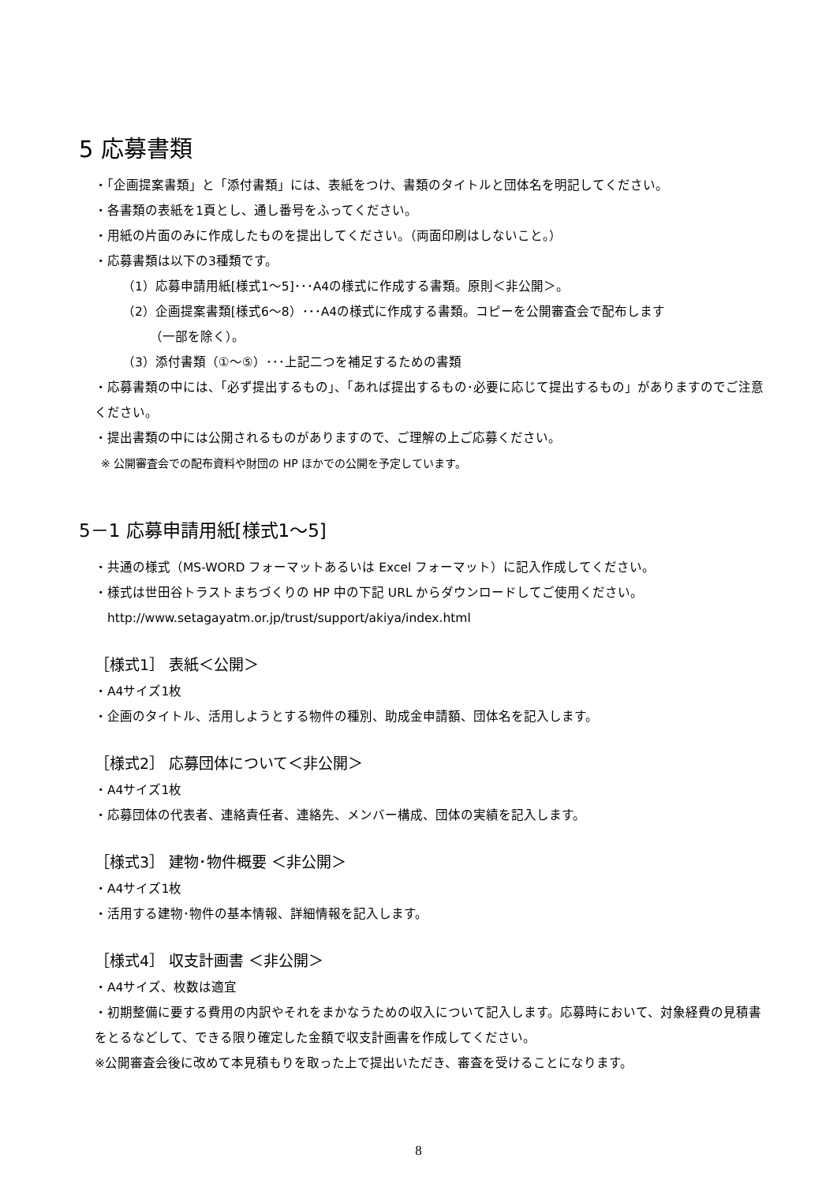5 応募書類
・「企画提案書類」と「添付書類」には、表紙をつけ、書類のタイトルと団体名を明記してください。
・各書類の表紙を1頁とし、通し番号をふってください。
・用紙の片面のみに作成したものを提出してください。（両面印刷はしないこと。）
・応募書類は以下の3種類です。
（1）応募申請用紙[様式1～5]･･･A4の様式に作成する書類。原則＜非公開＞。
（2）企画提案書類[様式6～8）･･･A4の様式に作成する書類。コピーを公開審査会で配布します
（一部を除く）。
（3）添付書類（①～⑤）･･･上記二つを補足するための書類
・応募書類の中には、「必ず提出するもの」、「あれば提出するもの･必要に応じて提出するもの」がありますのでご注意ください。
・提出書類の中には公開されるものがありますので、ご理解の上ご応募ください。
※ 公開審査会での配布資料や財団の HP ほかでの公開を予定しています。
5－1 応募申請用紙[様式1～5]
・共通の様式（MS-WORD フォーマットあるいは Excel フォーマット）に記入作成してください。
・様式は世田谷トラストまちづくりの HP 中の下記 URL からダウンロードしてご使用ください。
http://www.setagayatm.or.jp/trust/support/akiya/index.html
［様式1］ 表紙＜公開＞
・A4サイズ1枚
・企画のタイトル、活用しようとする物件の種別、助成金申請額、団体名を記入します。
［様式2］ 応募団体について＜非公開＞
・A4サイズ1枚
・応募団体の代表者、連絡責任者、連絡先、メンバー構成、団体の実績を記入します。
［様式3］ 建物･物件概要 ＜非公開＞
・A4サイズ1枚
・活用する建物･物件の基本情報、詳細情報を記入します。
［様式4］ 収支計画書 ＜非公開＞
・A4サイズ、枚数は適宜
・初期整備に要する費用の内訳やそれをまかなうための収入について記入します。応募時において、対象経費の見積書をとるなどして、できる限り確定した金額で収支計画書を作成してください。
※公開審査会後に改めて本見積もりを取った上で提出いただき、審査を受けることになります。
8